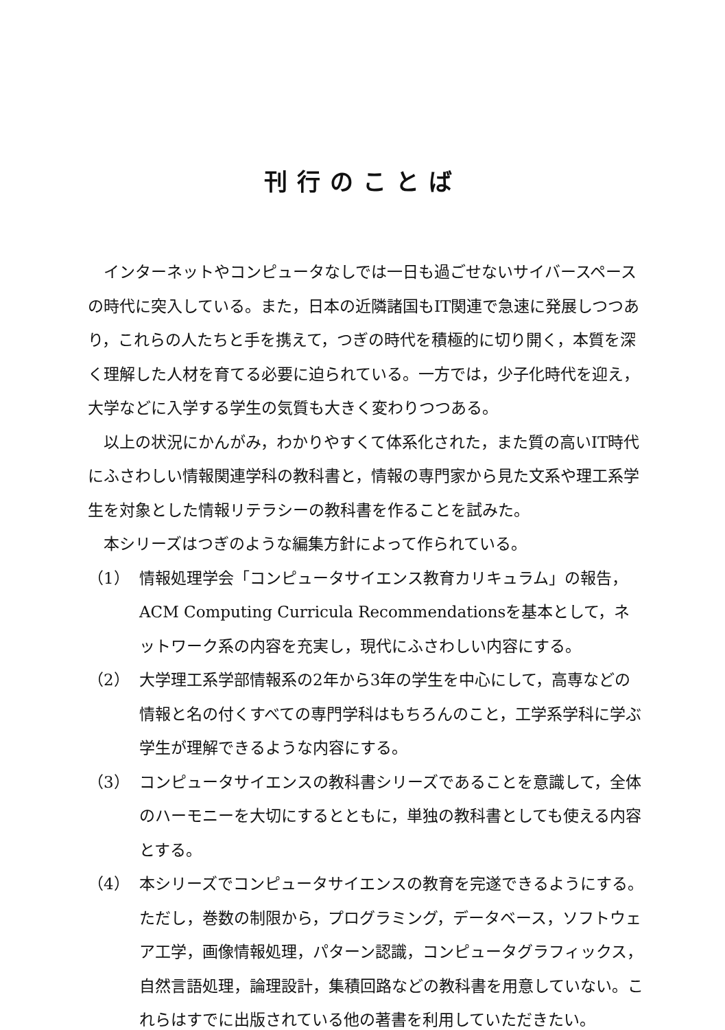刊行のことば
インターネットやコンピュータなしでは一日も過ごせないサイバースペースの時代に突入している。また，日本の近隣諸国もIT関連で急速に発展しつつあり，これらの人たちと手を携えて，つぎの時代を積極的に切り開く，本質を深く理解した人材を育てる必要に迫られている。一方では，少子化時代を迎え，大学などに入学する学生の気質も大きく変わりつつある。
以上の状況にかんがみ，わかりやすくて体系化された，また質の高いIT時代にふさわしい情報関連学科の教科書と，情報の専門家から見た文系や理工系学生を対象とした情報リテラシーの教科書を作ることを試みた。
本シリーズはつぎのような編集方針によって作られている。
（1） 情報処理学会「コンピュータサイエンス教育カリキュラム」の報告，ACM Computing Curricula Recommendationsを基本として，ネットワーク系の内容を充実し，現代にふさわしい内容にする。
（2） 大学理工系学部情報系の2年から3年の学生を中心にして，高専などの情報と名の付くすべての専門学科はもちろんのこと，工学系学科に学ぶ学生が理解できるような内容にする。
（3） コンピュータサイエンスの教科書シリーズであることを意識して，全体のハーモニーを大切にするとともに，単独の教科書としても使える内容とする。
（4） 本シリーズでコンピュータサイエンスの教育を完遂できるようにする。ただし，巻数の制限から，プログラミング，データベース，ソフトウェア工学，画像情報処理，パターン認識，コンピュータグラフィックス，自然言語処理，論理設計，集積回路などの教科書を用意していない。これらはすでに出版されている他の著書を利用していただきたい。